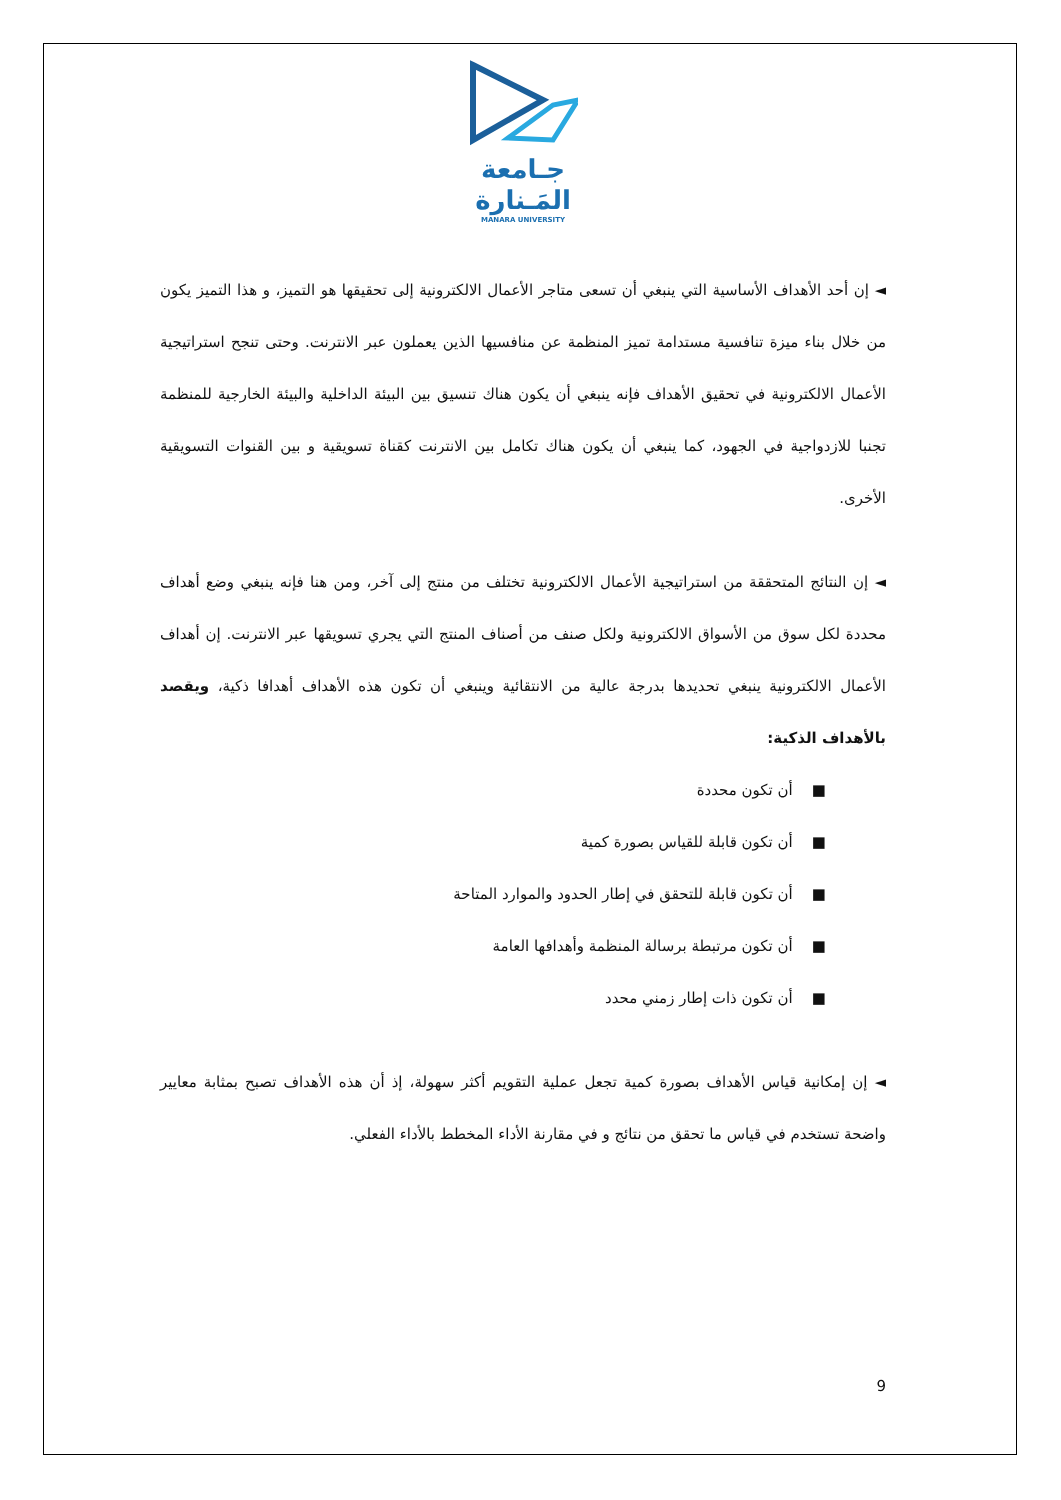جـامعة
المَـنارة
MANARA UNIVERSITY
◄ إن أحد الأهداف الأساسية التي ينبغي أن تسعى متاجر الأعمال الالكترونية إلى تحقيقها هو التميز، و هذا التميز يكون من خلال بناء ميزة تنافسية مستدامة تميز المنظمة عن منافسيها الذين يعملون عبر الانترنت. وحتى تنجح استراتيجية الأعمال الالكترونية في تحقيق الأهداف فإنه ينبغي أن يكون هناك تنسيق بين البيئة الداخلية والبيئة الخارجية للمنظمة تجنبا للازدواجية في الجهود، كما ينبغي أن يكون هناك تكامل بين الانترنت كقناة تسويقية و بين القنوات التسويقية الأخرى.
◄ إن النتائج المتحققة من استراتيجية الأعمال الالكترونية تختلف من منتج إلى آخر، ومن هنا فإنه ينبغي وضع أهداف محددة لكل سوق من الأسواق الالكترونية ولكل صنف من أصناف المنتج التي يجري تسويقها عبر الانترنت. إن أهداف الأعمال الالكترونية ينبغي تحديدها بدرجة عالية من الانتقائية وينبغي أن تكون هذه الأهداف أهدافا ذكية، ويقصد بالأهداف الذكية:
■ أن تكون محددة
■ أن تكون قابلة للقياس بصورة كمية
■ أن تكون قابلة للتحقق في إطار الحدود والموارد المتاحة
■ أن تكون مرتبطة برسالة المنظمة وأهدافها العامة
■ أن تكون ذات إطار زمني محدد
◄ إن إمكانية قياس الأهداف بصورة كمية تجعل عملية التقويم أكثر سهولة، إذ أن هذه الأهداف تصبح بمثابة معايير واضحة تستخدم في قياس ما تحقق من نتائج و في مقارنة الأداء المخطط بالأداء الفعلي.
9